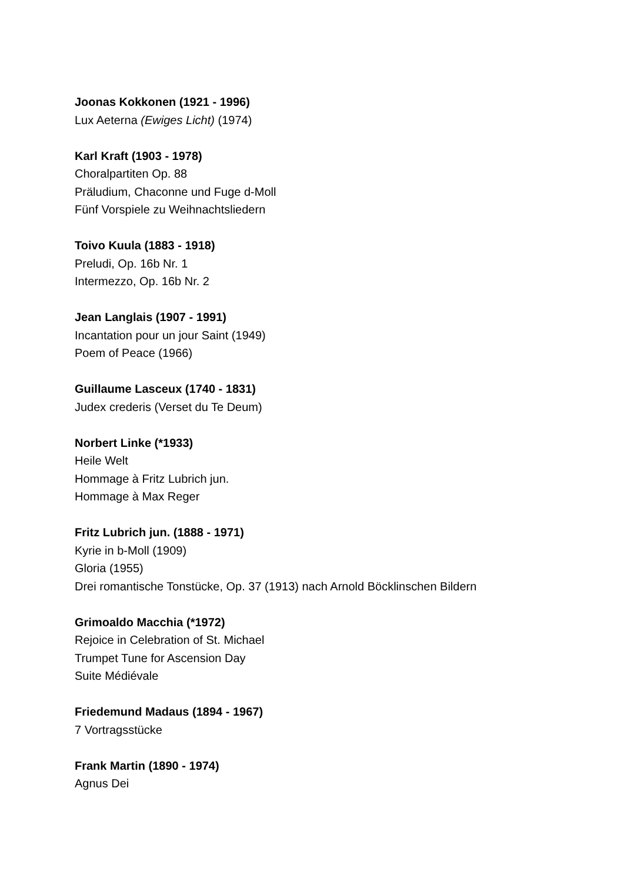Joonas Kokkonen (1921 - 1996)
Lux Aeterna (Ewiges Licht) (1974)
Karl Kraft (1903 - 1978)
Choralpartiten Op. 88
Präludium, Chaconne und Fuge d-Moll
Fünf Vorspiele zu Weihnachtsliedern
Toivo Kuula (1883 - 1918)
Preludi, Op. 16b Nr. 1
Intermezzo, Op. 16b Nr. 2
Jean Langlais (1907 - 1991)
Incantation pour un jour Saint (1949)
Poem of Peace (1966)
Guillaume Lasceux (1740 - 1831)
Judex crederis (Verset du Te Deum)
Norbert Linke (*1933)
Heile Welt
Hommage à Fritz Lubrich jun.
Hommage à Max Reger
Fritz Lubrich jun. (1888 - 1971)
Kyrie in b-Moll (1909)
Gloria (1955)
Drei romantische Tonstücke, Op. 37 (1913) nach Arnold Böcklinschen Bildern
Grimoaldo Macchia (*1972)
Rejoice in Celebration of St. Michael
Trumpet Tune for Ascension Day
Suite Médiévale
Friedemund Madaus (1894 - 1967)
7 Vortragsstücke
Frank Martin (1890 - 1974)
Agnus Dei